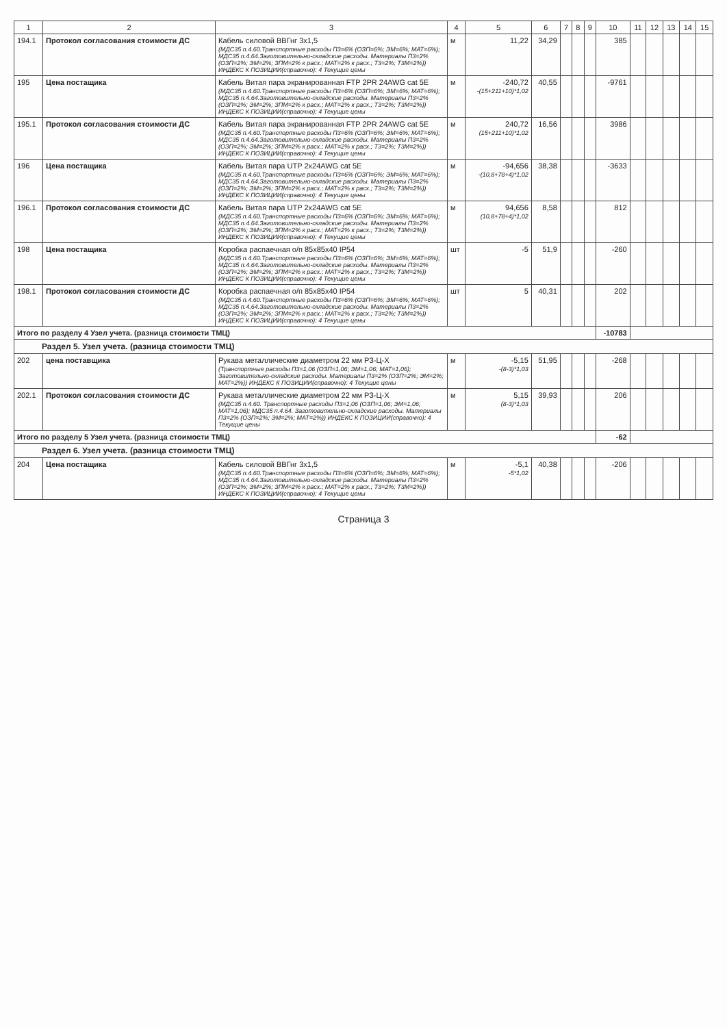| 1 | 2 | 3 | 4 | 5 | 6 | 7 | 8 | 9 | 10 | 11 | 12 | 13 | 14 | 15 |
| --- | --- | --- | --- | --- | --- | --- | --- | --- | --- | --- | --- | --- | --- | --- |
| 194.1 | Протокол согласования стоимости ДС | Кабель силовой ВВГнг 3х1,5 (МДС35 п.4.60.Транспортные расходы П3=6% (ОЗП=6%; ЭМ=6%; МАТ=6%); МДС35 п.4.64.Заготовительно-складские расходы. Материалы П3=2% (ОЗП=2%; ЭМ=2%; ЗПМ=2% к расх.; МАТ=2% к расх.; Т3=2%; Т3М=2%)) ИНДЕКС К ПОЗИЦИИ(справочно): 4 Текущие цены | м | 11,22 | 34,29 | | | | 385 | | | | | |
| 195 | Цена постащика | Кабель Витая пара экранированная FTP 2PR 24AWG cat 5E (МДС35 п.4.60.Транспортные расходы П3=6% (ОЗП=6%; ЭМ=6%; МАТ=6%); МДС35 п.4.64.Заготовительно-складские расходы. Материалы П3=2% (ОЗП=2%; ЭМ=2%; ЗПМ=2% к расх.; МАТ=2% к расх.; Т3=2%; Т3М=2%)) ИНДЕКС К ПОЗИЦИИ(справочно): 4 Текущие цены | м | -240,72 -(15+211+10)*1,02 | 40,55 | | | | -9761 | | | | | |
| 195.1 | Протокол согласования стоимости ДС | Кабель Витая пара экранированная FTP 2PR 24AWG cat 5E (МДС35 п.4.60.Транспортные расходы П3=6% (ОЗП=6%; ЭМ=6%; МАТ=6%); МДС35 п.4.64.Заготовительно-складские расходы. Материалы П3=2% (ОЗП=2%; ЭМ=2%; ЗПМ=2% к расх.; МАТ=2% к расх.; Т3=2%; Т3М=2%)) ИНДЕКС К ПОЗИЦИИ(справочно): 4 Текущие цены | м | 240,72 (15+211+10)*1,02 | 16,56 | | | | 3986 | | | | | |
| 196 | Цена постащика | Кабель Витая пара UTP 2x24AWG cat 5E (МДС35 п.4.60.Транспортные расходы П3=6% (ОЗП=6%; ЭМ=6%; МАТ=6%); МДС35 п.4.64.Заготовительно-складские расходы. Материалы П3=2% (ОЗП=2%; ЭМ=2%; ЗПМ=2% к расх.; МАТ=2% к расх.; Т3=2%; Т3М=2%)) ИНДЕКС К ПОЗИЦИИ(справочно): 4 Текущие цены | м | -94,656 -(10,8+78+4)*1,02 | 38,38 | | | | -3633 | | | | | |
| 196.1 | Протокол согласования стоимости ДС | Кабель Витая пара UTP 2x24AWG cat 5E (МДС35 п.4.60.Транспортные расходы П3=6% (ОЗП=6%; ЭМ=6%; МАТ=6%); МДС35 п.4.64.Заготовительно-складские расходы. Материалы П3=2% (ОЗП=2%; ЭМ=2%; ЗПМ=2% к расх.; МАТ=2% к расх.; Т3=2%; Т3М=2%)) ИНДЕКС К ПОЗИЦИИ(справочно): 4 Текущие цены | м | 94,656 (10,8+78+4)*1,02 | 8,58 | | | | 812 | | | | | |
| 198 | Цена постащика | Коробка распаечная о/п 85х85х40 IP54 (МДС35 п.4.60.Транспортные расходы П3=6% (ОЗП=6%; ЭМ=6%; МАТ=6%); МДС35 п.4.64.Заготовительно-складские расходы. Материалы П3=2% (ОЗП=2%; ЭМ=2%; ЗПМ=2% к расх.; МАТ=2% к расх.; Т3=2%; Т3М=2%)) ИНДЕКС К ПОЗИЦИИ(справочно): 4 Текущие цены | шт | -5 | 51,9 | | | | -260 | | | | | |
| 198.1 | Протокол согласования стоимости ДС | Коробка распаечная о/п 85х85х40 IP54 (МДС35 п.4.60.Транспортные расходы П3=6% (ОЗП=6%; ЭМ=6%; МАТ=6%); МДС35 п.4.64.Заготовительно-складские расходы. Материалы П3=2% (ОЗП=2%; ЭМ=2%; ЗПМ=2% к расх.; МАТ=2% к расх.; Т3=2%; Т3М=2%)) ИНДЕКС К ПОЗИЦИИ(справочно): 4 Текущие цены | шт | 5 | 40,31 | | | | 202 | | | | | |
| Итого по разделу 4 Узел учета. (разница стоимости ТМЦ) | | | | | | | | | -10783 | | | | | |
| Раздел 5. Узел учета. (разница стоимости ТМЦ) | | | | | | | | | | | | | | |
| 202 | цена поставщика | Рукава металлические диаметром 22 мм РЗ-Ц-Х (Транспортные расходы П3=1,06 (ОЗП=1,06; ЭМ=1,06; МАТ=1,06); Заготовительно-складские расходы. Материалы П3=2% (ОЗП=2%; ЭМ=2%; МАТ=2%)) ИНДЕКС К ПОЗИЦИИ(справочно): 4 Текущие цены | м | -5,15 -(8-3)*1,03 | 51,95 | | | | -268 | | | | | |
| 202.1 | Протокол согласования стоимости ДС | Рукава металлические диаметром 22 мм РЗ-Ц-Х (МДС35 п.4.60. Транспортные расходы П3=1,06 (ОЗП=1,06; ЭМ=1,06; МАТ=1,06); МДС35 п.4.64. Заготовительно-складские расходы. Материалы П3=2% (ОЗП=2%; ЭМ=2%; МАТ=2%)) ИНДЕКС К ПОЗИЦИИ(справочно): 4 Текущие цены | м | 5,15 (8-3)*1,03 | 39,93 | | | | 206 | | | | | |
| Итого по разделу 5 Узел учета. (разница стоимости ТМЦ) | | | | | | | | | -62 | | | | | |
| Раздел 6. Узел учета. (разница стоимости ТМЦ) | | | | | | | | | | | | | | |
| 204 | Цена постащика | Кабель силовой ВВГнг 3х1,5 (МДС35 п.4.60.Транспортные расходы П3=6% (ОЗП=6%; ЭМ=6%; МАТ=6%); МДС35 п.4.64.Заготовительно-складские расходы. Материалы П3=2% (ОЗП=2%; ЭМ=2%; ЗПМ=2% к расх.; МАТ=2% к расх.; Т3=2%; Т3М=2%)) ИНДЕКС К ПОЗИЦИИ(справочно): 4 Текущие цены | м | -5,1 -5*1,02 | 40,38 | | | | -206 | | | | | |
Страница 3